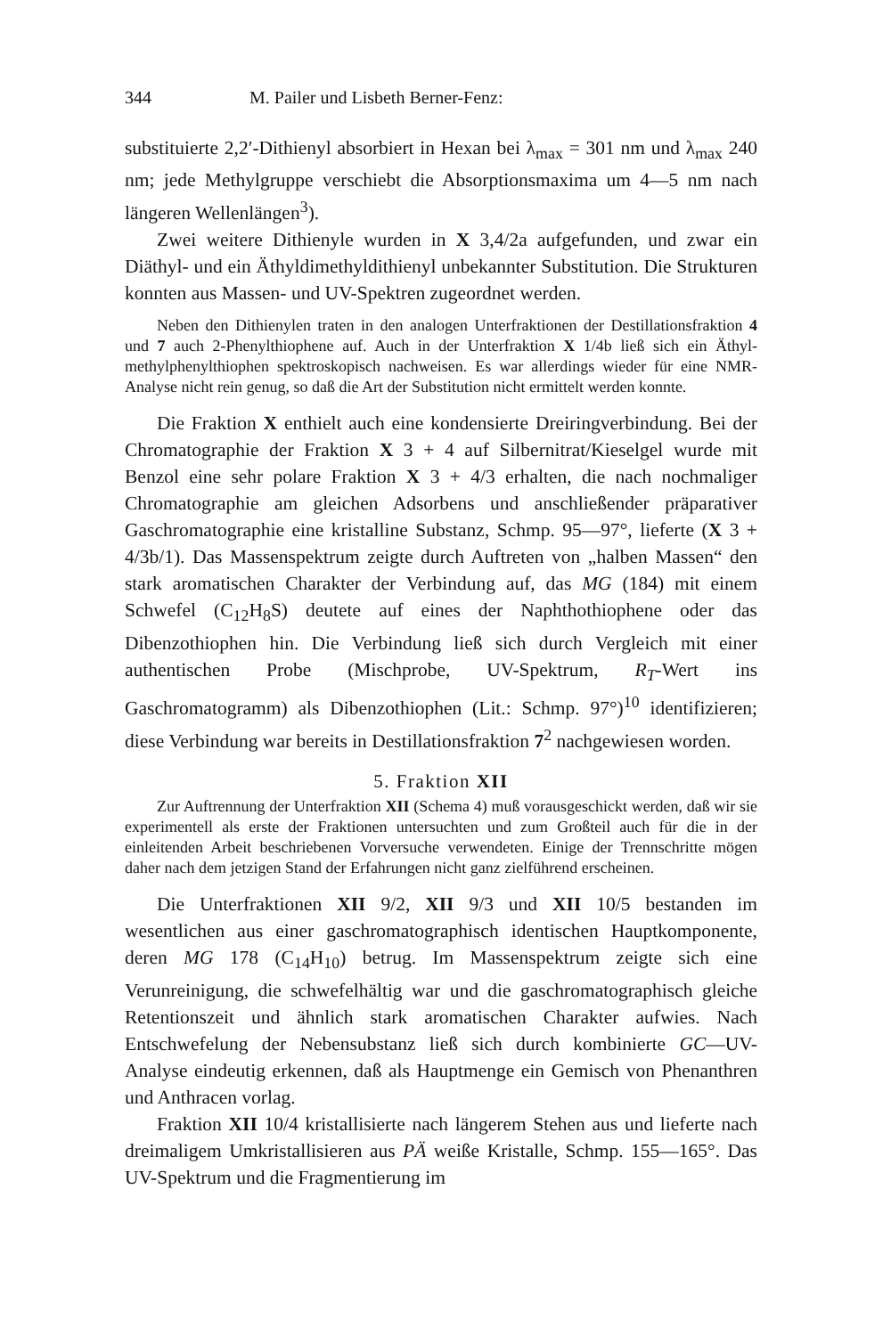344 M. Pailer und Lisbeth Berner-Fenz:
substituierte 2,2′-Dithienyl absorbiert in Hexan bei λ<sub>max</sub> = 301 nm und λ<sub>max</sub> 240 nm; jede Methylgruppe verschiebt die Absorptionsmaxima um 4—5 nm nach längeren Wellenlängen<sup>3</sup>).
Zwei weitere Dithienyle wurden in X 3,4/2a aufgefunden, und zwar ein Diäthyl- und ein Äthyldimethyldithienyl unbekannter Substitution. Die Strukturen konnten aus Massen- und UV-Spektren zugeordnet werden.
Neben den Dithienylen traten in den analogen Unterfraktionen der Destillationsfraktion 4 und 7 auch 2-Phenylthiophene auf. Auch in der Unterfraktion X 1/4b ließ sich ein Äthyl-methylphenylthiophen spektroskopisch nachweisen. Es war allerdings wieder für eine NMR-Analyse nicht rein genug, so daß die Art der Substitution nicht ermittelt werden konnte.
Die Fraktion X enthielt auch eine kondensierte Dreiringverbindung. Bei der Chromatographie der Fraktion X 3 + 4 auf Silbernitrat/Kieselgel wurde mit Benzol eine sehr polare Fraktion X 3 + 4/3 erhalten, die nach nochmaliger Chromatographie am gleichen Adsorbens und anschließender präparativer Gaschromatographie eine kristalline Substanz, Schmp. 95—97°, lieferte (X 3 + 4/3b/1). Das Massenspektrum zeigte durch Auftreten von „halben Massen“ den stark aromatischen Charakter der Verbindung auf, das MG (184) mit einem Schwefel (C<sub>12</sub>H<sub>8</sub>S) deutete auf eines der Naphthothiophene oder das Dibenzothiophen hin. Die Verbindung ließ sich durch Vergleich mit einer authentischen Probe (Mischprobe, UV-Spektrum, R<sub>T</sub>-Wert ins Gaschromatogramm) als Dibenzothiophen (Lit.: Schmp. 97°)<sup>10</sup> identifizieren; diese Verbindung war bereits in Destillationsfraktion 7<sup>2</sup> nachgewiesen worden.
5. Fraktion XII
Zur Auftrennung der Unterfraktion XII (Schema 4) muß vorausgeschickt werden, daß wir sie experimentell als erste der Fraktionen untersuchten und zum Großteil auch für die in der einleitenden Arbeit beschriebenen Vorversuche verwendeten. Einige der Trennschritte mögen daher nach dem jetzigen Stand der Erfahrungen nicht ganz zielführend erscheinen.
Die Unterfraktionen XII 9/2, XII 9/3 und XII 10/5 bestanden im wesentlichen aus einer gaschromatographisch identischen Hauptkomponente, deren MG 178 (C<sub>14</sub>H<sub>10</sub>) betrug. Im Massenspektrum zeigte sich eine Verunreinigung, die schwefelhältig war und die gaschromatographisch gleiche Retentionszeit und ähnlich stark aromatischen Charakter aufwies. Nach Entschwefelung der Nebensubstanz ließ sich durch kombinierte GC—UV-Analyse eindeutig erkennen, daß als Hauptmenge ein Gemisch von Phenanthren und Anthracen vorlag.
Fraktion XII 10/4 kristallisierte nach längerem Stehen aus und lieferte nach dreimaligem Umkristallisieren aus PÄ weiße Kristalle, Schmp. 155—165°. Das UV-Spektrum und die Fragmentierung im